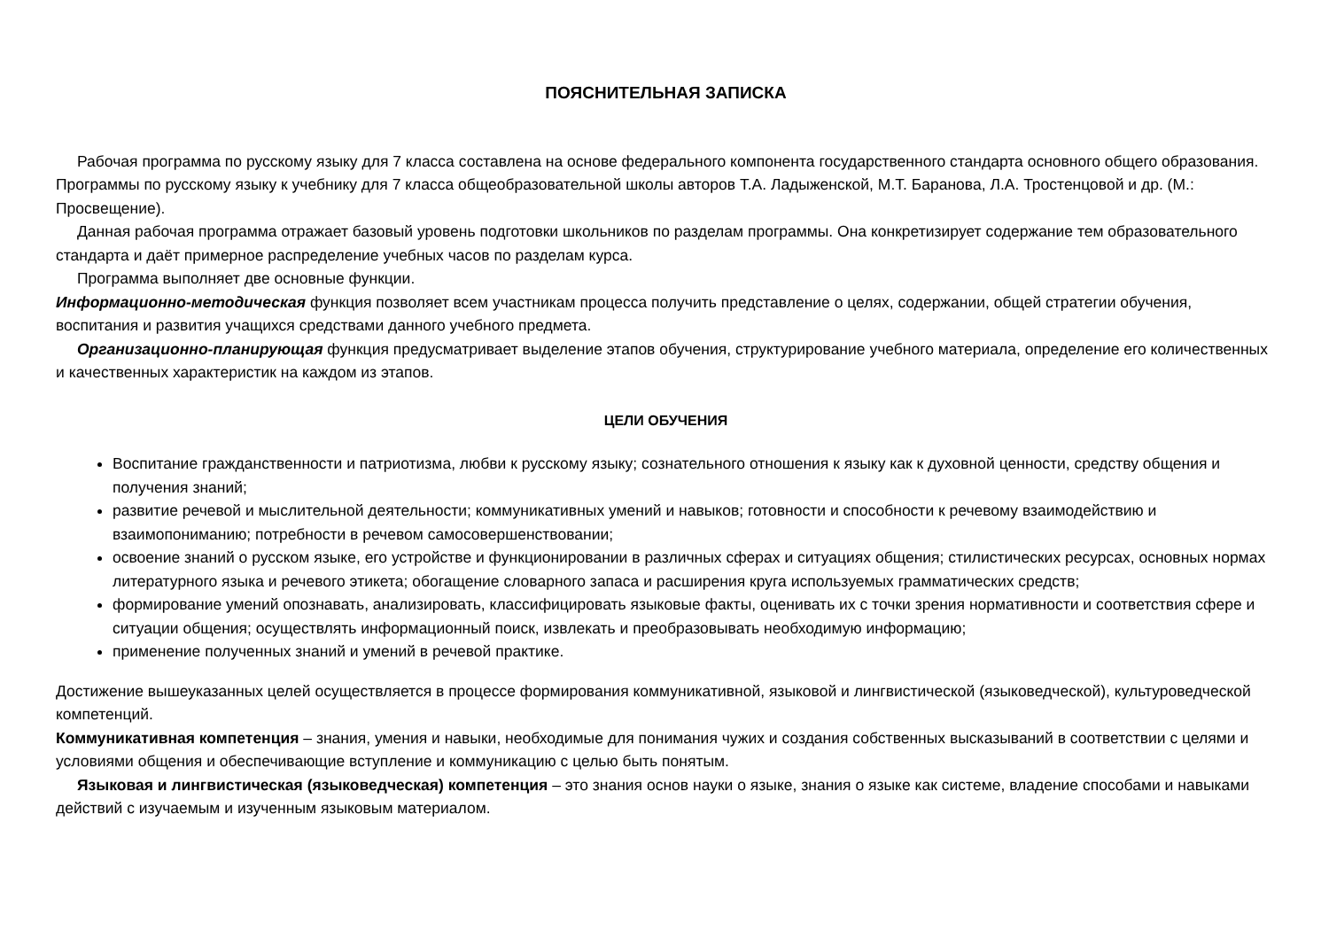ПОЯСНИТЕЛЬНАЯ ЗАПИСКА
Рабочая программа по русскому языку для 7 класса составлена на основе федерального компонента государственного стандарта основного общего образования. Программы по русскому языку к учебнику для 7 класса общеобразовательной школы авторов Т.А. Ладыженской, М.Т. Баранова, Л.А. Тростенцовой и др. (М.: Просвещение).
Данная рабочая программа отражает базовый уровень подготовки школьников по разделам программы. Она конкретизирует содержание тем образовательного стандарта и даёт примерное распределение учебных часов по разделам курса.
Программа выполняет две основные функции.
Информационно-методическая функция позволяет всем участникам процесса получить представление о целях, содержании, общей стратегии обучения, воспитания и развития учащихся средствами данного учебного предмета.
Организационно-планирующая функция предусматривает выделение этапов обучения, структурирование учебного материала, определение его количественных и качественных характеристик на каждом из этапов.
ЦЕЛИ ОБУЧЕНИЯ
Воспитание гражданственности и патриотизма, любви к русскому языку; сознательного отношения к языку как к духовной ценности, средству общения и получения знаний;
развитие речевой и мыслительной деятельности; коммуникативных умений и навыков; готовности и способности к речевому взаимодействию и взаимопониманию; потребности в речевом самосовершенствовании;
освоение знаний о русском языке, его устройстве и функционировании в различных сферах и ситуациях общения; стилистических ресурсах, основных нормах литературного языка и речевого этикета; обогащение словарного запаса и расширения круга используемых грамматических средств;
формирование умений опознавать, анализировать, классифицировать языковые факты, оценивать их с точки зрения нормативности и соответствия сфере и ситуации общения; осуществлять информационный поиск, извлекать и преобразовывать необходимую информацию;
применение полученных знаний и умений в речевой практике.
Достижение вышеуказанных целей осуществляется в процессе формирования коммуникативной, языковой и лингвистической (языковедческой), культуроведческой компетенций.
Коммуникативная компетенция – знания, умения и навыки, необходимые для понимания чужих и создания собственных высказываний в соответствии с целями и условиями общения и обеспечивающие вступление и коммуникацию с целью быть понятым.
Языковая и лингвистическая (языковедческая) компетенция – это знания основ науки о языке, знания о языке как системе, владение способами и навыками действий с изучаемым и изученным языковым материалом.